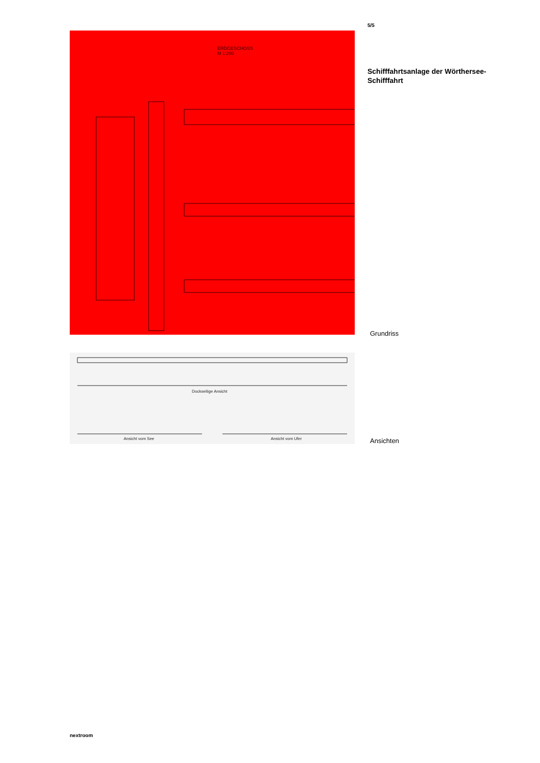ERDGESCHOSS
M 1:200
Dockseitige Ansicht
Ansicht vom See Ansicht vom Ufer
5/5
Schifffahrtsanlage der Wörthersee-Schifffahrt
Grundriss
Ansichten
nextroom